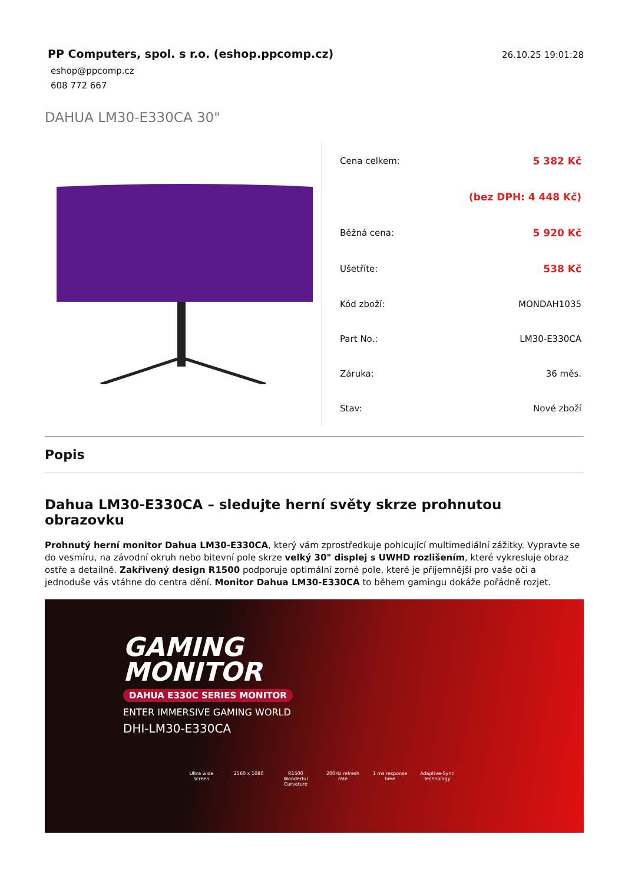PP Computers, spol. s r.o. (eshop.ppcomp.cz)
eshop@ppcomp.cz
608 772 667
26.10.25 19:01:28
DAHUA LM30-E330CA 30"
| Cena celkem: | 5 382 Kč |
| | (bez DPH: 4 448 Kč) |
| Běžná cena: | 5 920 Kč |
| Ušetříte: | 538 Kč |
| Kód zboží: | MONDAH1035 |
| Part No.: | LM30-E330CA |
| Záruka: | 36 měs. |
| Stav: | Nové zboží |
Popis
Dahua LM30-E330CA – sledujte herní světy skrze prohnutou obrazovku
Prohnutý herní monitor Dahua LM30-E330CA, který vám zprostředkuje pohlcující multimediální zážitky. Vypravte se do vesmíru, na závodní okruh nebo bitevní pole skrze velký 30" displej s UWHD rozlišením, které vykresluje obraz ostře a detailně. Zakřivený design R1500 podporuje optimální zorné pole, které je příjemnější pro vaše oči a jednoduše vás vtáhne do centra dění. Monitor Dahua LM30-E330CA to během gamingu dokáže pořádně rozjet.
GAMING
MONITOR
DAHUA E330C SERIES MONITOR
ENTER IMMERSIVE GAMING WORLD
DHI-LM30-E330CA
Ultra wide screen
2560 x 1080 R1500 Wonderful Curvature
200Hz refresh rate
1 ms response time
Adaptive-Sync Technology